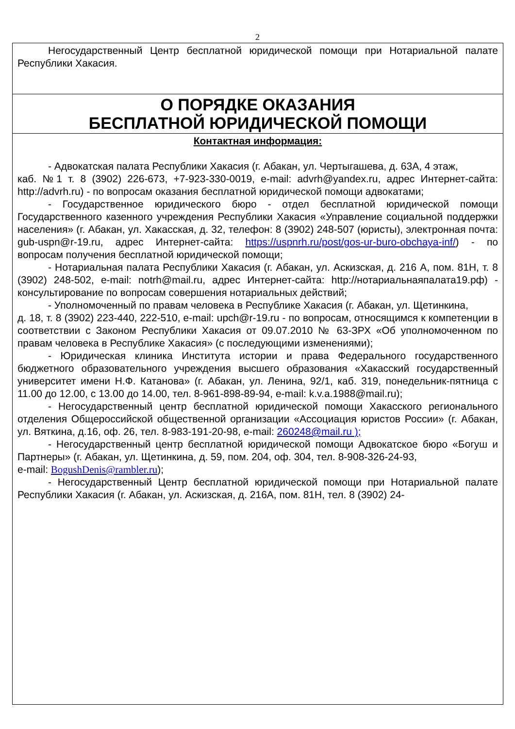2
| Негосударственный Центр бесплатной юридической помощи при Нотариальной палате Республики Хакасия. |
| О ПОРЯДКЕ ОКАЗАНИЯ БЕСПЛАТНОЙ ЮРИДИЧЕСКОЙ ПОМОЩИ |
| Контактная информация: - Адвокатская палата Республики Хакасия (г. Абакан, ул. Чертыгашева, д. 63А, 4 этаж, каб. №1 т. 8 (3902) 226-673, +7-923-330-0019, e-mail: advrh@yandex.ru, адрес Интернет-сайта: http://advrh.ru) - по вопросам оказания бесплатной юридической помощи адвокатами; - Государственное юридического бюро - отдел бесплатной юридической помощи Государственного казенного учреждения Республики Хакасия «Управление социальной поддержки населения» (г. Абакан, ул. Хакасская, д. 32, телефон: 8 (3902) 248-507 (юристы), электронная почта: gub-uspn@r-19.ru, адрес Интернет-сайта: https://uspnrh.ru/post/gos-ur-buro-obchaya-inf/ ) - по вопросам получения бесплатной юридической помощи; - Нотариальная палата Республики Хакасия (г. Абакан, ул. Аскизская, д. 216 А, пом. 81Н, т. 8 (3902) 248-502, e-mail: notrh@mail.ru, адрес Интернет-сайта: http://нотариальнаяпалата19.рф) - консультирование по вопросам совершения нотариальных действий; - Уполномоченный по правам человека в Республике Хакасия (г. Абакан, ул. Щетинкина, д. 18, т. 8 (3902) 223-440, 222-510, e-mail: upch@r-19.ru - по вопросам, относящимся к компетенции в соответствии с Законом Республики Хакасия от 09.07.2010 № 63-ЗРХ «Об уполномоченном по правам человека в Республике Хакасия» (с последующими изменениями); - Юридическая клиника Института истории и права Федерального государственного бюджетного образовательного учреждения высшего образования «Хакасский государственный университет имени Н.Ф. Катанова» (г. Абакан, ул. Ленина, 92/1, каб. 319, понедельник-пятница с 11.00 до 12.00, с 13.00 до 14.00, тел. 8-961-898-89-94, e-mail: k.v.a.1988@mail.ru); - Негосударственный центр бесплатной юридической помощи Хакасского регионального отделения Общероссийской общественной организации «Ассоциация юристов России» (г. Абакан, ул. Вяткина, д.16, оф. 26, тел. 8-983-191-20-98, e-mail: 260248@mail.ru ); - Негосударственный центр бесплатной юридической помощи Адвокатское бюро «Богуш и Партнеры» (г. Абакан, ул. Щетинкина, д. 59, пом. 204, оф. 304, тел. 8-908-326-24-93, e-mail: BogushDenis@rambler.ru ); - Негосударственный Центр бесплатной юридической помощи при Нотариальной палате Республики Хакасия (г. Абакан, ул. Аскизская, д. 216А, пом. 81Н, тел. 8 (3902) 24- |